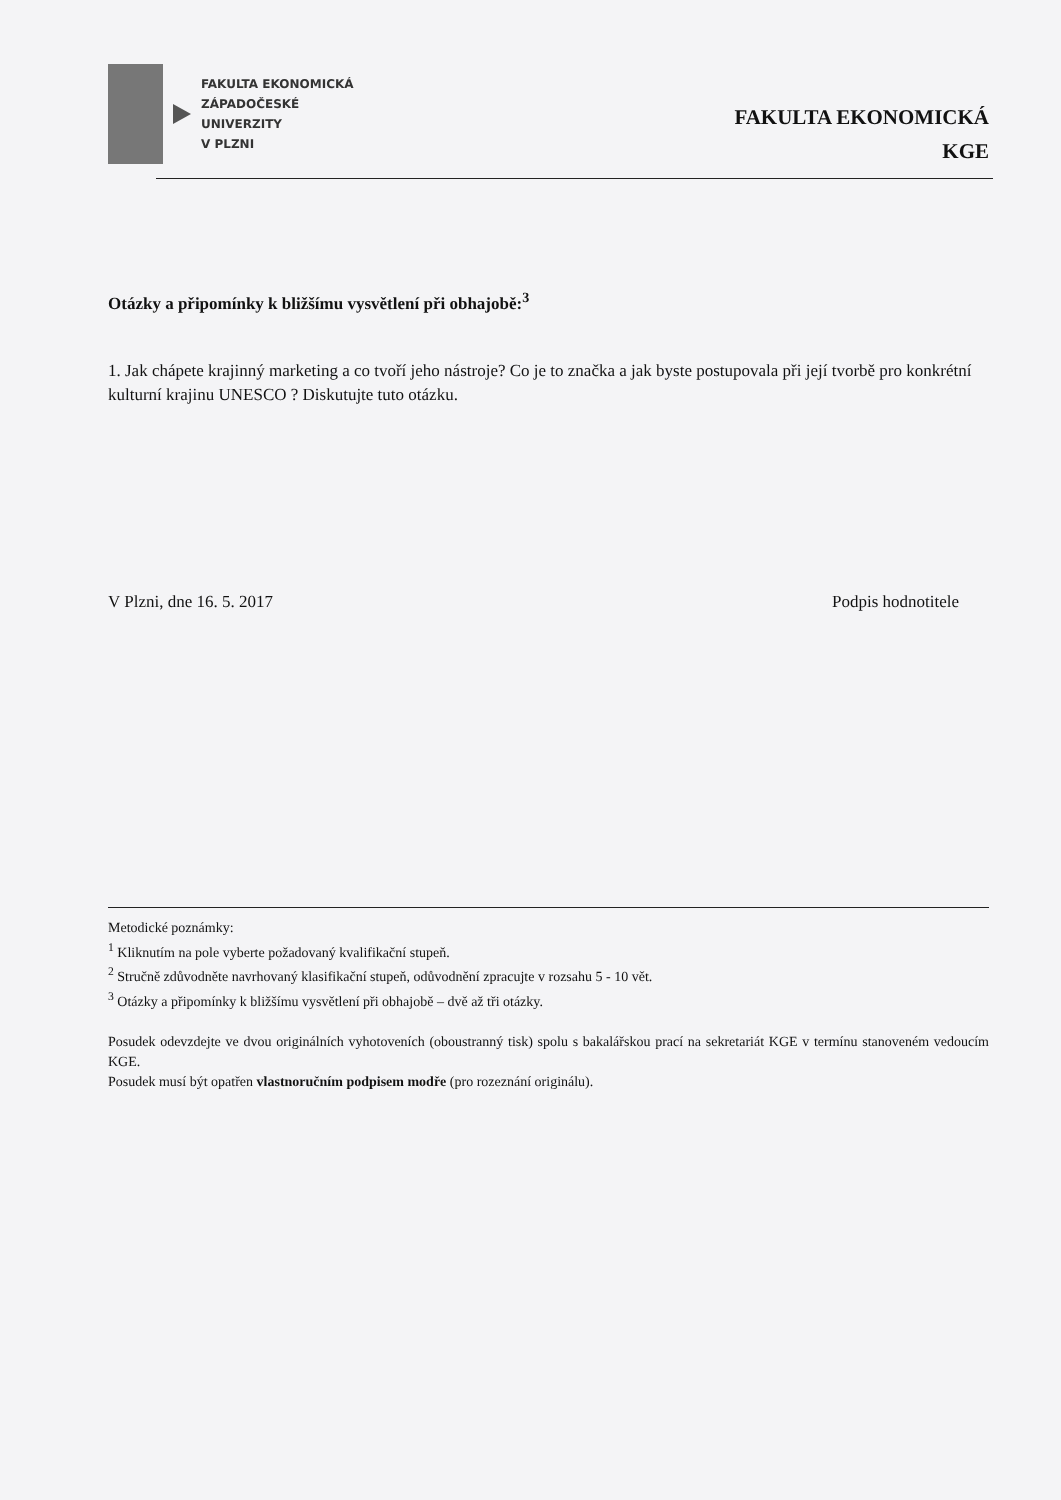FAKULTA EKONOMICKÁ
ZÁPADOČESKÉ
UNIVERZITY
V PLZNI
FAKULTA EKONOMICKÁ
KGE
Otázky a připomínky k bližšímu vysvětlení při obhajobě:<sup>3</sup>
1. Jak chápete krajinný marketing a co tvoří jeho nástroje? Co je to značka a jak byste postupovala při její tvorbě pro konkrétní kulturní krajinu UNESCO ? Diskutujte tuto otázku.
V Plzni, dne 16. 5. 2017 Podpis hodnotitele
Metodické poznámky:
<sup>1</sup> Kliknutím na pole vyberte požadovaný kvalifikační stupeň.
<sup>2</sup> Stručně zdůvodněte navrhovaný klasifikační stupeň, odůvodnění zpracujte v rozsahu 5 - 10 vět.
<sup>3</sup> Otázky a připomínky k bližšímu vysvětlení při obhajobě – dvě až tři otázky.
Posudek odevzdejte ve dvou originálních vyhotoveních (oboustranný tisk) spolu s bakalářskou prací na sekretariát KGE v termínu stanoveném vedoucím KGE.
Posudek musí být opatřen vlastnoručním podpisem modře (pro rozeznání originálu).